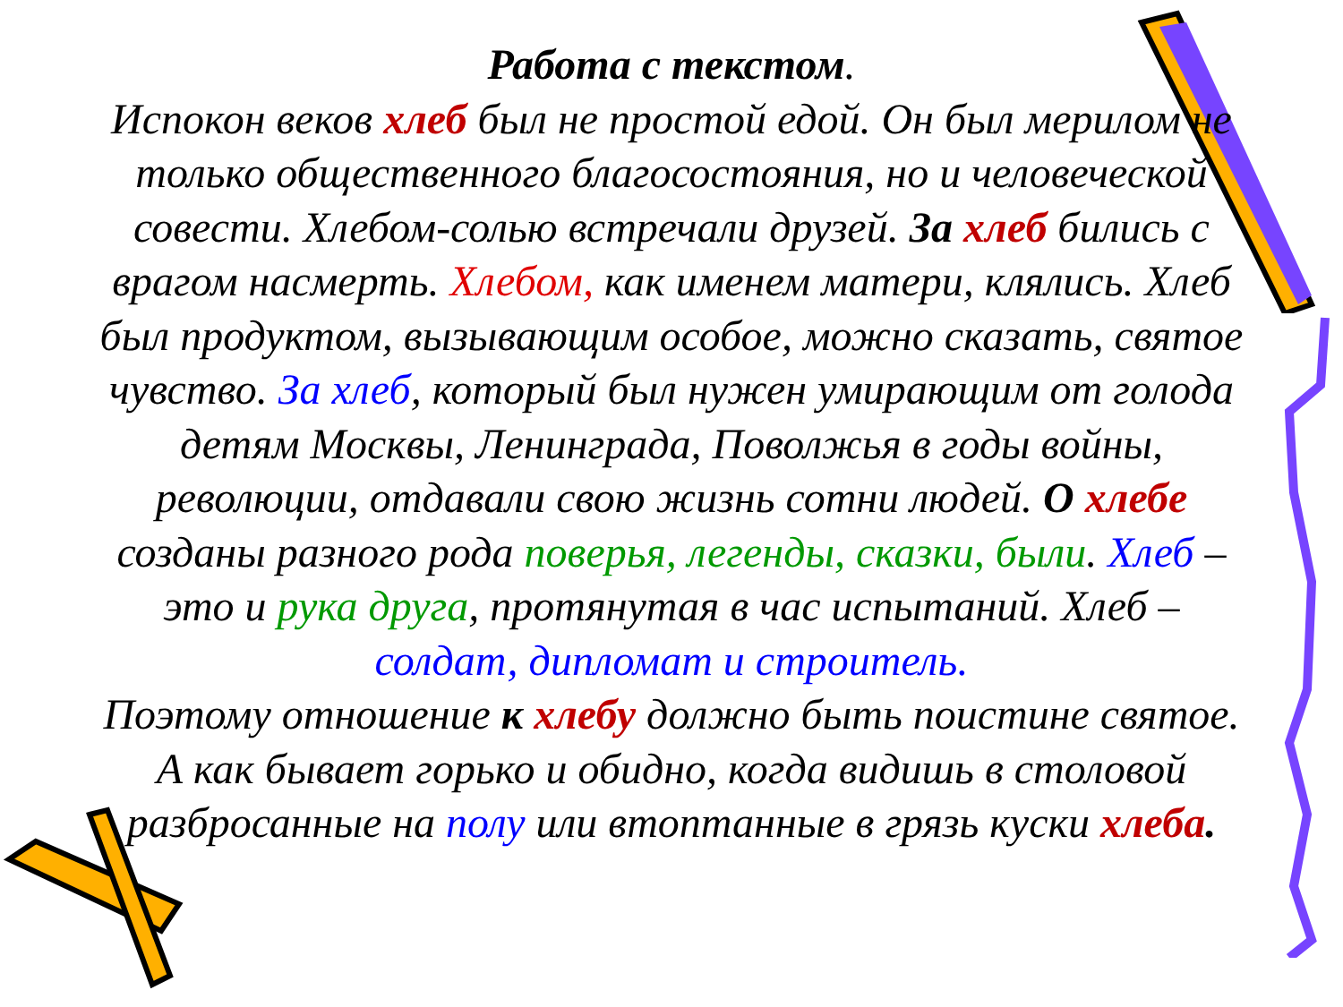Работа с текстом.
Испокон веков хлеб был не простой едой. Он был мерилом не только общественного благосостояния, но и человеческой совести. Хлебом-солью встречали друзей. За хлеб бились с врагом насмерть. Хлебом, как именем матери, клялись. Хлеб был продуктом, вызывающим особое, можно сказать, святое чувство. За хлеб, который был нужен умирающим от голода детям Москвы, Ленинграда, Поволжья в годы войны, революции, отдавали свою жизнь сотни людей. О хлебе созданы разного рода поверья, легенды, сказки, были. Хлеб – это и рука друга, протянутая в час испытаний. Хлеб – солдат, дипломат и строитель.
Поэтому отношение к хлебу должно быть поистине святое. А как бывает горько и обидно, когда видишь в столовой разбросанные на полу или втоптанные в грязь куски хлеба.